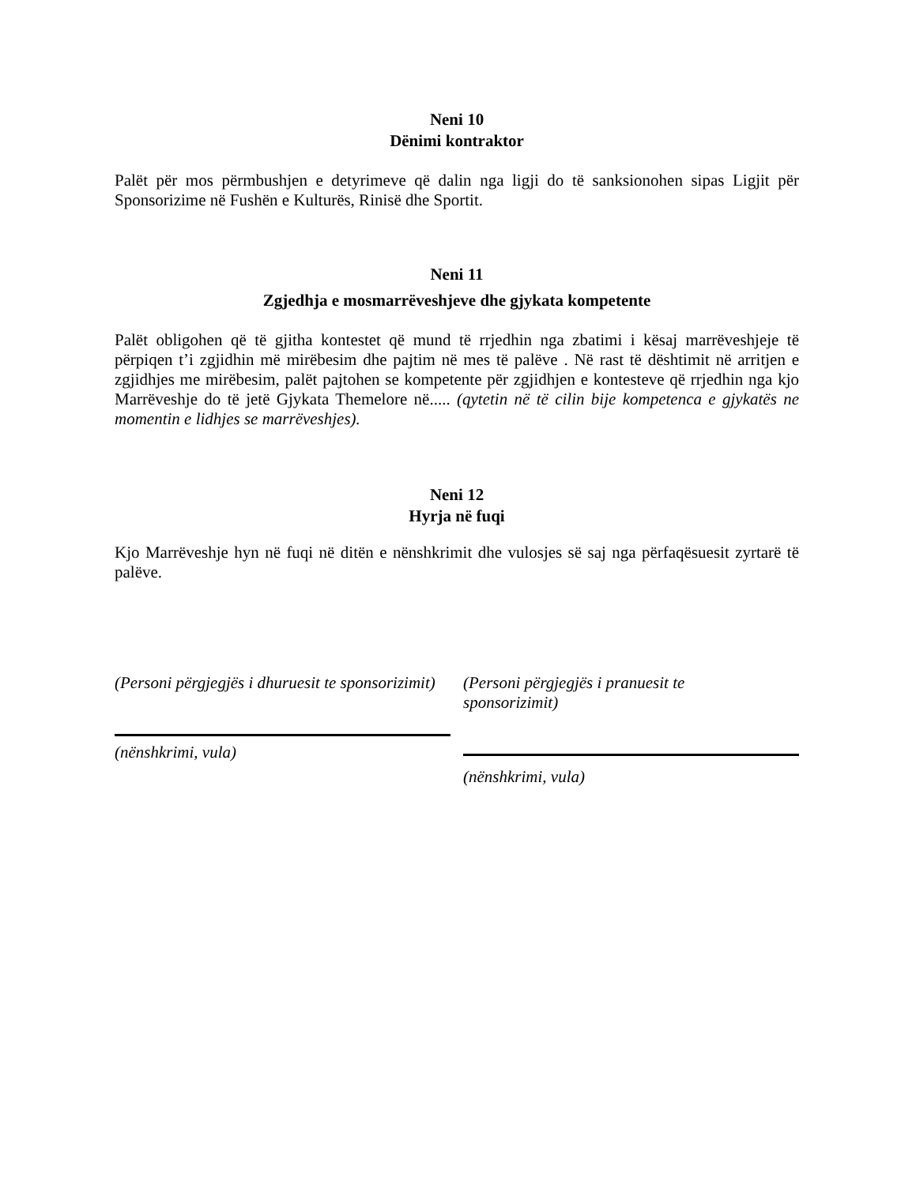Neni 10
Dënimi kontraktor
Palët për mos përmbushjen e detyrimeve që dalin nga ligji do të sanksionohen sipas Ligjit për Sponsorizime në Fushën e Kulturës, Rinisë dhe Sportit.
Neni 11
Zgjedhja e mosmarrëveshjeve dhe gjykata kompetente
Palët obligohen që të gjitha kontestet që mund të rrjedhin nga zbatimi i kësaj marrëveshjeje të përpiqen t’i zgjidhin më mirëbesim dhe pajtim në mes të palëve . Në rast të dështimit në arritjen e zgjidhjes me mirëbesim, palët pajtohen se kompetente për zgjidhjen e kontesteve që rrjedhin nga kjo Marrëveshje do të jetë Gjykata Themelore në..... (qytetin në të cilin bije kompetenca e gjykatës ne momentin e lidhjes se marrëveshjes).
Neni 12
Hyrja në fuqi
Kjo Marrëveshje hyn në fuqi në ditën e nënshkrimit dhe vulosjes së saj nga përfaqësuesit zyrtarë të palëve.
(Personi përgjegjës i dhuruesit te sponsorizimit)
(nënshkrimi, vula)
(Personi përgjegjës i pranuesit te
sponsorizimit)
(nënshkrimi, vula)